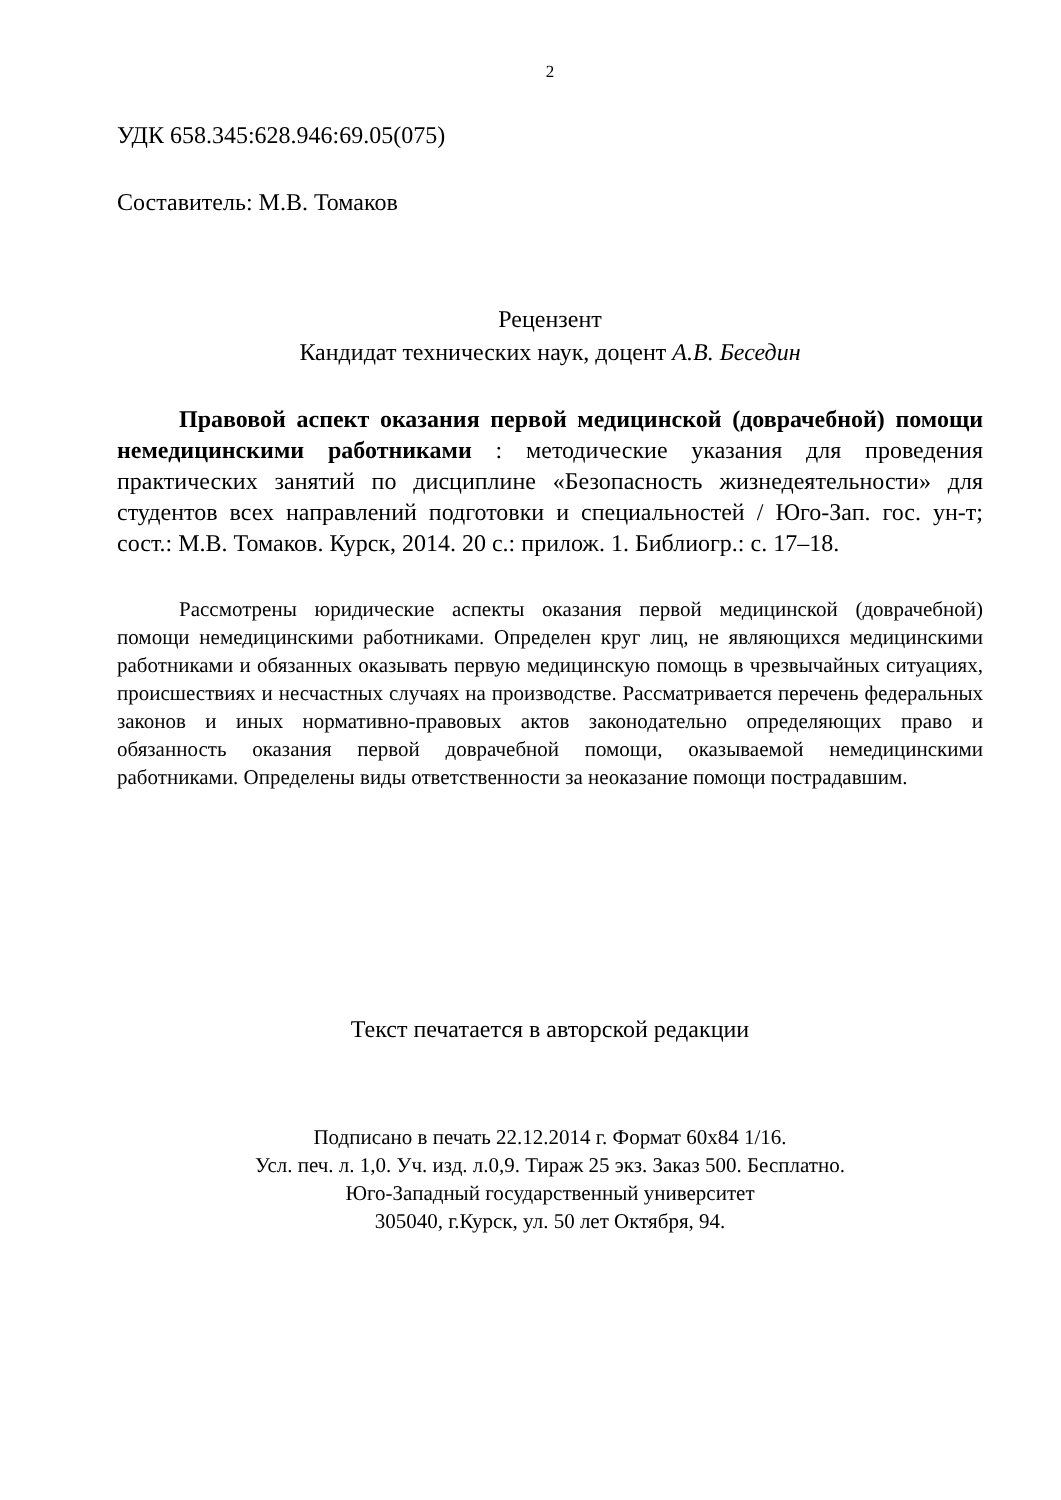2
УДК 658.345:628.946:69.05(075)
Составитель: М.В. Томаков
Рецензент
Кандидат технических наук, доцент А.В. Беседин
Правовой аспект оказания первой медицинской (доврачебной) помощи немедицинскими работниками : методические указания для проведения практических занятий по дисциплине «Безопасность жизнедеятельности» для студентов всех направлений подготовки и специальностей / Юго-Зап. гос. ун-т; сост.: М.В. Томаков. Курск, 2014. 20 с.: прилож. 1. Библиогр.: с. 17–18.
Рассмотрены юридические аспекты оказания первой медицинской (доврачебной) помощи немедицинскими работниками. Определен круг лиц, не являющихся медицинскими работниками и обязанных оказывать первую медицинскую помощь в чрезвычайных ситуациях, происшествиях и несчастных случаях на производстве. Рассматривается перечень федеральных законов и иных нормативно-правовых актов законодательно определяющих право и обязанность оказания первой доврачебной помощи, оказываемой немедицинскими работниками. Определены виды ответственности за неоказание помощи пострадавшим.
Текст печатается в авторской редакции
Подписано в печать 22.12.2014 г. Формат 60x84 1/16.
Усл. печ. л. 1,0. Уч. изд. л.0,9. Тираж 25 экз. Заказ 500. Бесплатно.
Юго-Западный государственный университет
305040, г.Курск, ул. 50 лет Октября, 94.